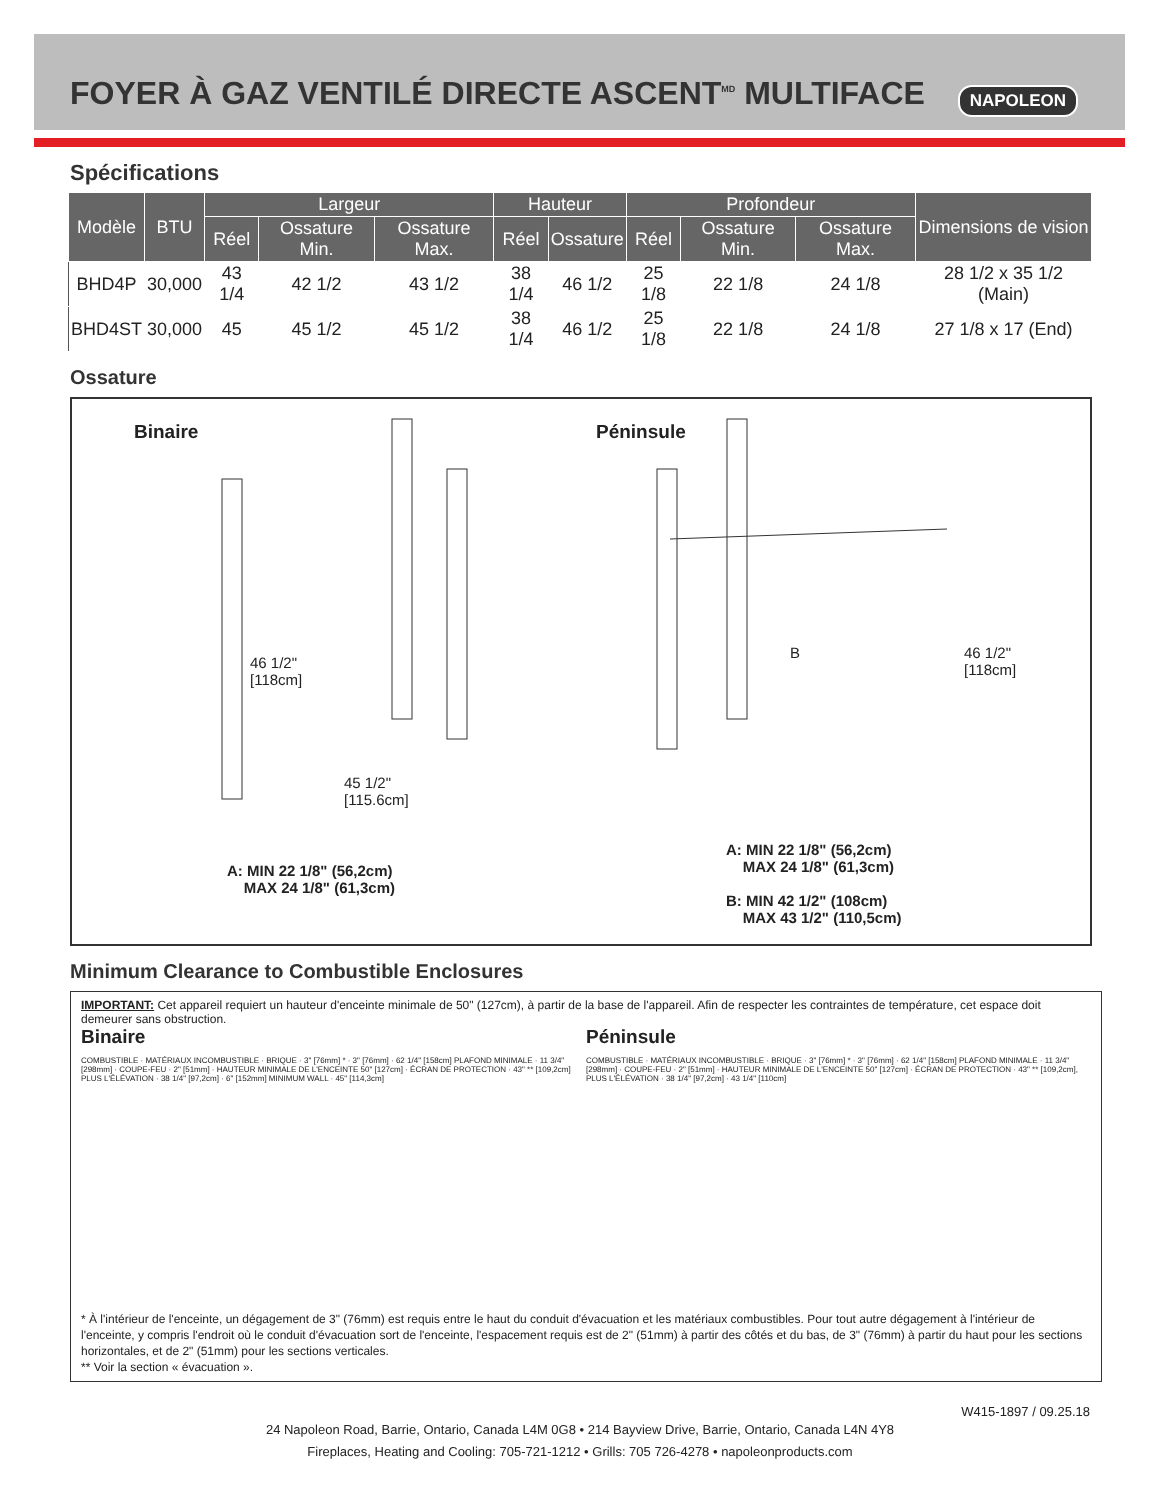FOYER À GAZ VENTILÉ DIRECTE ASCENT<sup>MD</sup> MULTIFACE
NAPOLEON
Spécifications
| Modèle | BTU | Largeur | | | Hauteur | | Profondeur | | | Dimensions de vision |
| --- | --- | --- | --- | --- | --- | --- | --- | --- | --- | --- |
| | | Réel | Ossature Min. | Ossature Max. | Réel | Ossature | Réel | Ossature Min. | Ossature Max. | |
| BHD4P | 30,000 | 43 1/4 | 42 1/2 | 43 1/2 | 38 1/4 | 46 1/2 | 25 1/8 | 22 1/8 | 24 1/8 | 28 1/2 x 35 1/2 (Main) |
| BHD4ST | 30,000 | 45 | 45 1/2 | 45 1/2 | 38 1/4 | 46 1/2 | 25 1/8 | 22 1/8 | 24 1/8 | 27 1/8 x 17 (End) |
Ossature
Binaire Péninsule
46 1/2"
[118cm]
45 1/2"
[115.6cm]
46 1/2"
[118cm]
B
A: MIN 22 1/8" (56,2cm)
MAX 24 1/8" (61,3cm)
A: MIN 22 1/8" (56,2cm)
MAX 24 1/8" (61,3cm)
B: MIN 42 1/2" (108cm)
MAX 43 1/2" (110,5cm)
Minimum Clearance to Combustible Enclosures
IMPORTANT: Cet appareil requiert un hauteur d'enceinte minimale de 50" (127cm), à partir de la base de l'appareil. Afin de respecter les contraintes de température, cet espace doit demeurer sans obstruction.
Binaire
COMBUSTIBLE · MATÉRIAUX INCOMBUSTIBLE · BRIQUE · 3" [76mm] * · 3" [76mm] · 62 1/4" [158cm] PLAFOND MINIMALE · 11 3/4" [298mm] · COUPE-FEU · 2" [51mm] · HAUTEUR MINIMALE DE L'ENCEINTE 50" [127cm] · ÉCRAN DE PROTECTION · 43" ** [109,2cm] PLUS L'ÉLÉVATION · 38 1/4" [97,2cm] · 6" [152mm] MINIMUM WALL · 45" [114,3cm]
Péninsule
COMBUSTIBLE · MATÉRIAUX INCOMBUSTIBLE · BRIQUE · 3" [76mm] * · 3" [76mm] · 62 1/4" [158cm] PLAFOND MINIMALE · 11 3/4" [298mm] · COUPE-FEU · 2" [51mm] · HAUTEUR MINIMALE DE L'ENCEINTE 50" [127cm] · ÉCRAN DE PROTECTION · 43" ** [109,2cm], PLUS L'ÉLÉVATION · 38 1/4" [97,2cm] · 43 1/4" [110cm]
* À l'intérieur de l'enceinte, un dégagement de 3" (76mm) est requis entre le haut du conduit d'évacuation et les matériaux combustibles. Pour tout autre dégagement à l'intérieur de l'enceinte, y compris l'endroit où le conduit d'évacuation sort de l'enceinte, l'espacement requis est de 2" (51mm) à partir des côtés et du bas, de 3" (76mm) à partir du haut pour les sections horizontales, et de 2" (51mm) pour les sections verticales.
** Voir la section « évacuation ».
W415-1897 / 09.25.18
24 Napoleon Road, Barrie, Ontario, Canada L4M 0G8 • 214 Bayview Drive, Barrie, Ontario, Canada L4N 4Y8
Fireplaces, Heating and Cooling: 705-721-1212 • Grills: 705 726-4278 • napoleonproducts.com